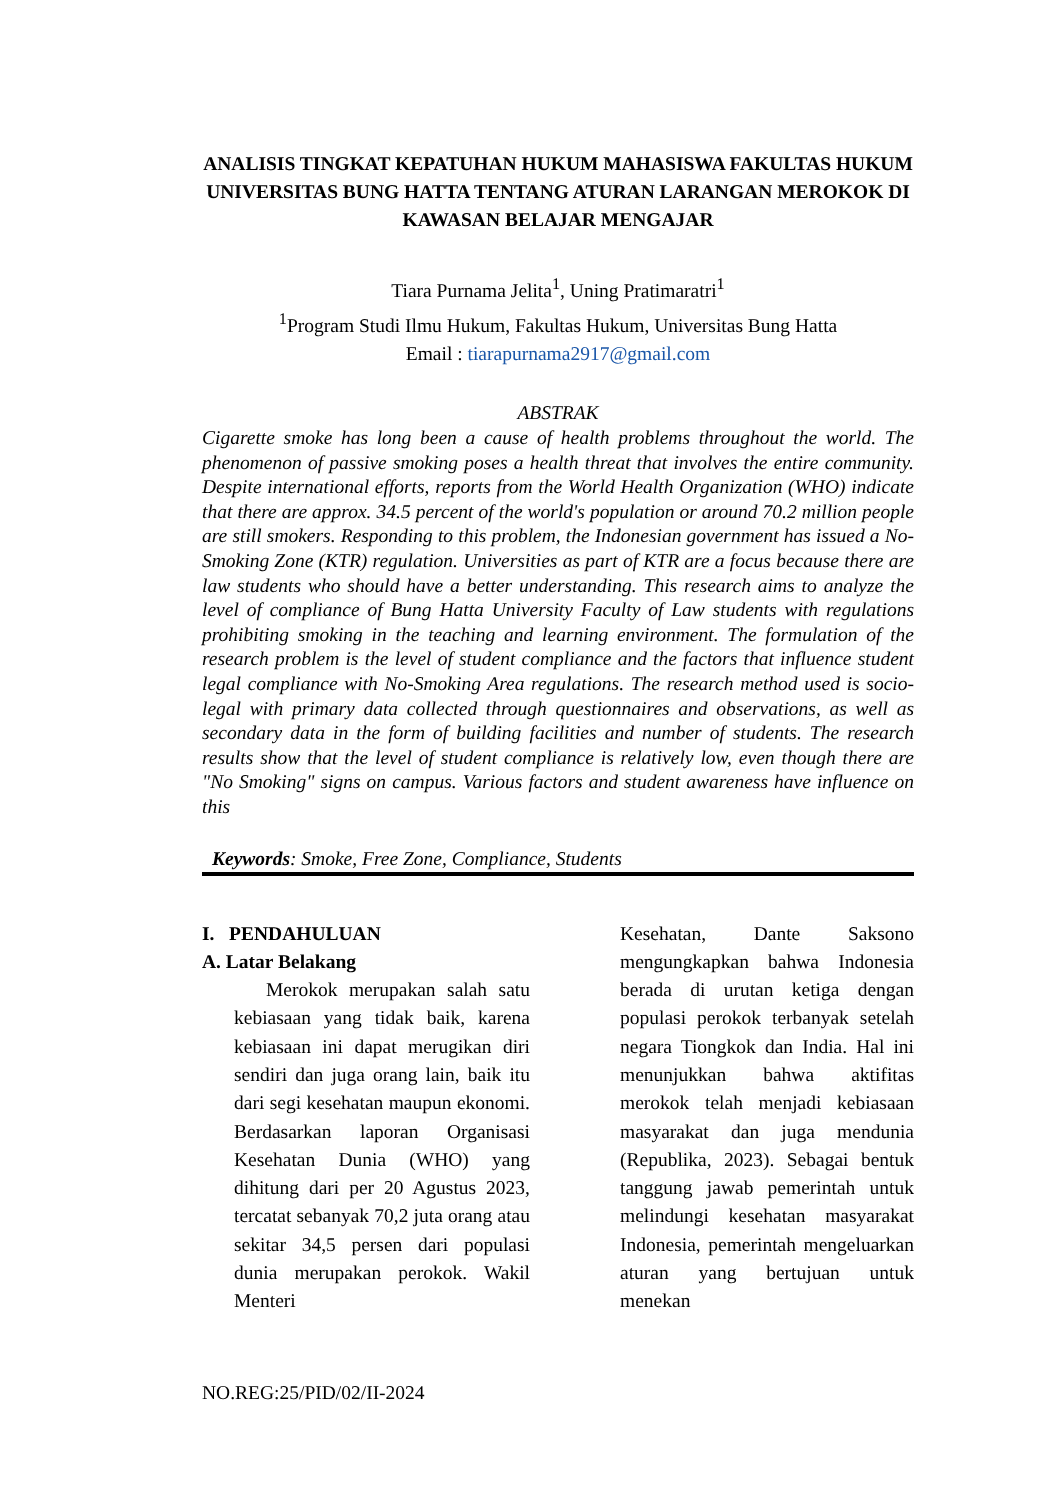ANALISIS TINGKAT KEPATUHAN HUKUM MAHASISWA FAKULTAS HUKUM UNIVERSITAS BUNG HATTA TENTANG ATURAN LARANGAN MEROKOK DI KAWASAN BELAJAR MENGAJAR
Tiara Purnama Jelita<sup>1</sup>, Uning Pratimaratri<sup>1</sup>
<sup>1</sup> Program Studi Ilmu Hukum, Fakultas Hukum, Universitas Bung Hatta
Email : tiarapurnama2917@gmail.com
ABSTRAK
Cigarette smoke has long been a cause of health problems throughout the world. The phenomenon of passive smoking poses a health threat that involves the entire community. Despite international efforts, reports from the World Health Organization (WHO) indicate that there are approx. 34.5 percent of the world's population or around 70.2 million people are still smokers. Responding to this problem, the Indonesian government has issued a No-Smoking Zone (KTR) regulation. Universities as part of KTR are a focus because there are law students who should have a better understanding. This research aims to analyze the level of compliance of Bung Hatta University Faculty of Law students with regulations prohibiting smoking in the teaching and learning environment. The formulation of the research problem is the level of student compliance and the factors that influence student legal compliance with No-Smoking Area regulations. The research method used is socio-legal with primary data collected through questionnaires and observations, as well as secondary data in the form of building facilities and number of students. The research results show that the level of student compliance is relatively low, even though there are "No Smoking" signs on campus. Various factors and student awareness have influence on this
Keywords: Smoke, Free Zone, Compliance, Students
I. PENDAHULUAN
A. Latar Belakang
Merokok merupakan salah satu kebiasaan yang tidak baik, karena kebiasaan ini dapat merugikan diri sendiri dan juga orang lain, baik itu dari segi kesehatan maupun ekonomi. Berdasarkan laporan Organisasi Kesehatan Dunia (WHO) yang dihitung dari per 20 Agustus 2023, tercatat sebanyak 70,2 juta orang atau sekitar 34,5 persen dari populasi dunia merupakan perokok. Wakil Menteri
Kesehatan, Dante Saksono mengungkapkan bahwa Indonesia berada di urutan ketiga dengan populasi perokok terbanyak setelah negara Tiongkok dan India. Hal ini menunjukkan bahwa aktifitas merokok telah menjadi kebiasaan masyarakat dan juga mendunia (Republika, 2023). Sebagai bentuk tanggung jawab pemerintah untuk melindungi kesehatan masyarakat Indonesia, pemerintah mengeluarkan aturan yang bertujuan untuk menekan
NO.REG:25/PID/02/II-2024